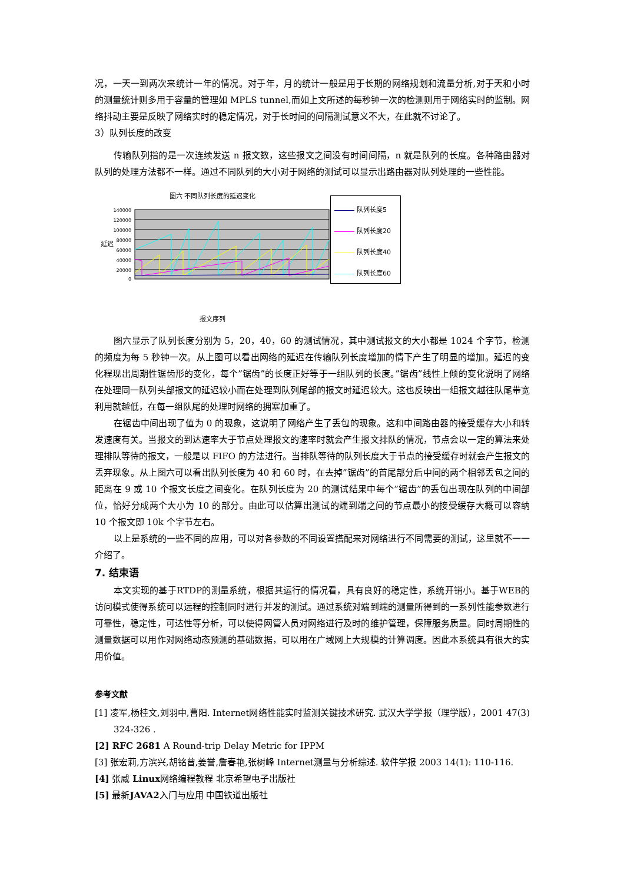况，一天一到两次来统计一年的情况。对于年，月的统计一般是用于长期的网络规划和流量分析,对于天和小时的测量统计则多用于容量的管理如 MPLS tunnel,而如上文所述的每秒钟一次的检测则用于网络实时的监制。网络抖动主要是反映了网络实时的稳定情况，对于长时间的间隔测试意义不大，在此就不讨论了。
3）队列长度的改变
传输队列指的是一次连续发送 n 报文数，这些报文之间没有时间间隔，n 就是队列的长度。各种路由器对队列的处理方法都不一样。通过不同队列的大小对于网络的测试可以显示出路由器对队列处理的一些性能。
图六 不同队列长度的延迟变化
140000
120000
100000
80000
60000
40000
20000
0
延迟
报文序列
队列长度5
队列长度20
队列长度40
队列长度60
图六显示了队列长度分别为 5，20，40，60 的测试情况，其中测试报文的大小都是 1024 个字节，检测的频度为每 5 秒钟一次。从上图可以看出网络的延迟在传输队列长度增加的情下产生了明显的增加。延迟的变化程现出周期性锯齿形的变化，每个”锯齿”的长度正好等于一组队列的长度。”锯齿”线性上倾的变化说明了网络在处理同一队列头部报文的延迟较小而在处理到队列尾部的报文时延迟较大。这也反映出一组报文越往队尾带宽利用就越低，在每一组队尾的处理时网络的拥塞加重了。
在锯齿中间出现了值为 0 的现象，这说明了网络产生了丢包的现象。这和中间路由器的接受缓存大小和转发速度有关。当报文的到达速率大于节点处理报文的速率时就会产生报文排队的情况，节点会以一定的算法来处理排队等待的报文，一般是以 FIFO 的方法进行。当排队等待的队列长度大于节点的接受缓存时就会产生报文的丢弃现象。从上图六可以看出队列长度为 40 和 60 时，在去掉”锯齿”的首尾部分后中间的两个相邻丢包之间的距离在 9 或 10 个报文长度之间变化。在队列长度为 20 的测试结果中每个”锯齿”的丢包出现在队列的中间部位，恰好分成两个大小为 10 的部分。由此可以估算出测试的端到端之间的节点最小的接受缓存大概可以容纳 10 个报文即 10k 个字节左右。
以上是系统的一些不同的应用，可以对各参数的不同设置搭配来对网络进行不同需要的测试，这里就不一一介绍了。
7. 结束语
本文实现的基于RTDP的测量系统，根据其运行的情况看，具有良好的稳定性，系统开销小。基于WEB的访问模式使得系统可以远程的控制同时进行并发的测试。通过系统对端到端的测量所得到的一系列性能参数进行可靠性，稳定性，可达性等分析，可以使得网管人员对网络进行及时的维护管理，保障服务质量。同时周期性的测量数据可以用作对网络动态预测的基础数据，可以用在广域网上大规模的计算调度。因此本系统具有很大的实用价值。
参考文献
[1] 凌军,杨桂文,刘羽中,曹阳. Internet网络性能实时监测关键技术研究. 武汉大学学报（理学版），2001 47(3) 324-326 .
[2] RFC 2681 A Round-trip Delay Metric for IPPM
[3] 张宏莉,方滨兴,胡铭曾,姜誉,詹春艳,张树峰 Internet测量与分析综述. 软件学报 2003 14(1): 110-116.
[4] 张威 Linux网络编程教程 北京希望电子出版社
[5] 最新JAVA2入门与应用 中国铁道出版社